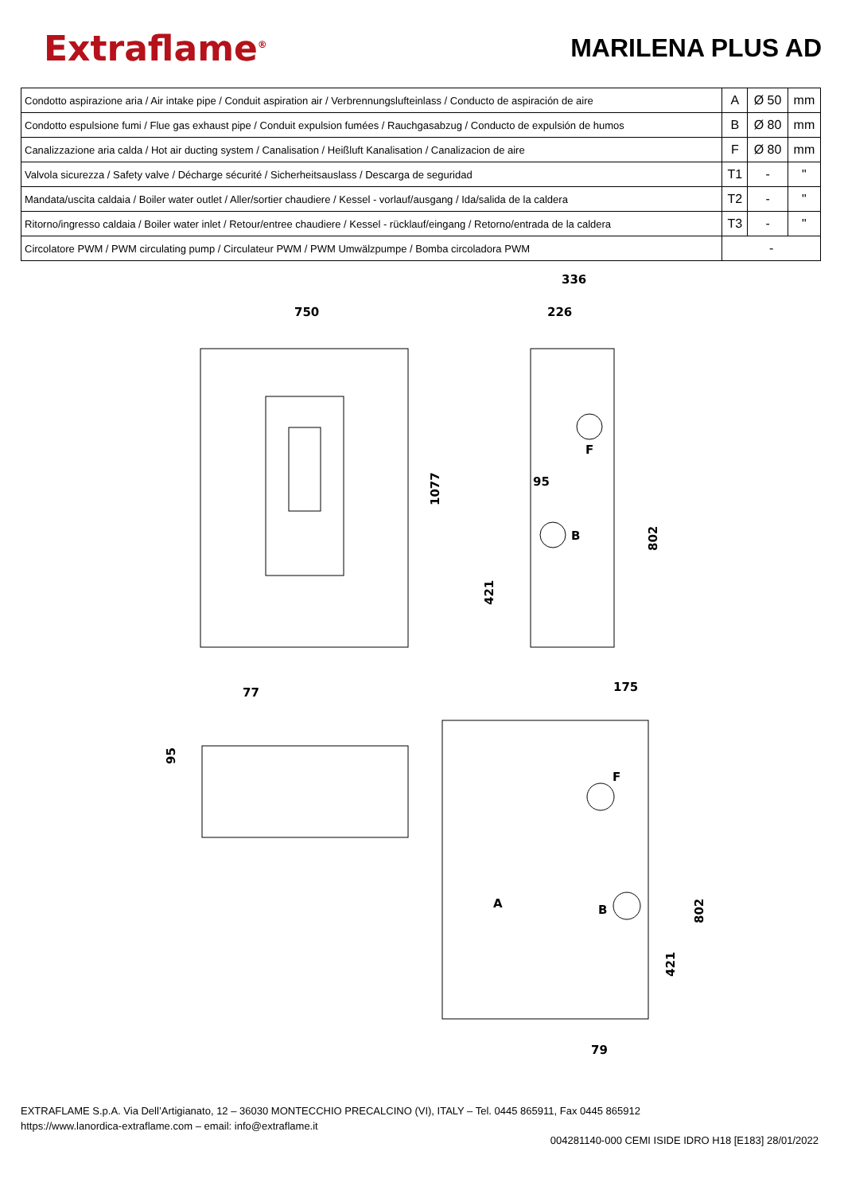Extraflame<sup>®</sup>
MARILENA PLUS AD
| Condotto aspirazione aria / Air intake pipe / Conduit aspiration air / Verbrennungslufteinlass / Conducto de aspiración de aire | A | Ø 50 | mm |
| Condotto espulsione fumi / Flue gas exhaust pipe / Conduit expulsion fumées / Rauchgasabzug / Conducto de expulsión de humos | B | Ø 80 | mm |
| Canalizzazione aria calda / Hot air ducting system / Canalisation / Heißluft Kanalisation / Canalizacion de aire | F | Ø 80 | mm |
| Valvola sicurezza / Safety valve / Décharge sécurité / Sicherheitsauslass / Descarga de seguridad | T1 | - | " |
| Mandata/uscita caldaia / Boiler water outlet / Aller/sortier chaudiere / Kessel - vorlauf/ausgang / Ida/salida de la caldera | T2 | - | " |
| Ritorno/ingresso caldaia / Boiler water inlet / Retour/entree chaudiere / Kessel - rücklauf/eingang / Retorno/entrada de la caldera | T3 | - | " |
| Circolatore PWM / PWM circulating pump / Circulateur PWM / PWM Umwälzpumpe / Bomba circoladora PWM | - | | |
750
336
226
95
F
B
77
175
F
A
B
79
1077
802
421
95
802
421
EXTRAFLAME S.p.A. Via Dell’Artigianato, 12 – 36030 MONTECCHIO PRECALCINO (VI), ITALY – Tel. 0445 865911, Fax 0445 865912
https://www.lanordica-extraflame.com – email: info@extraflame.it
004281140-000 CEMI ISIDE IDRO H18 [E183] 28/01/2022